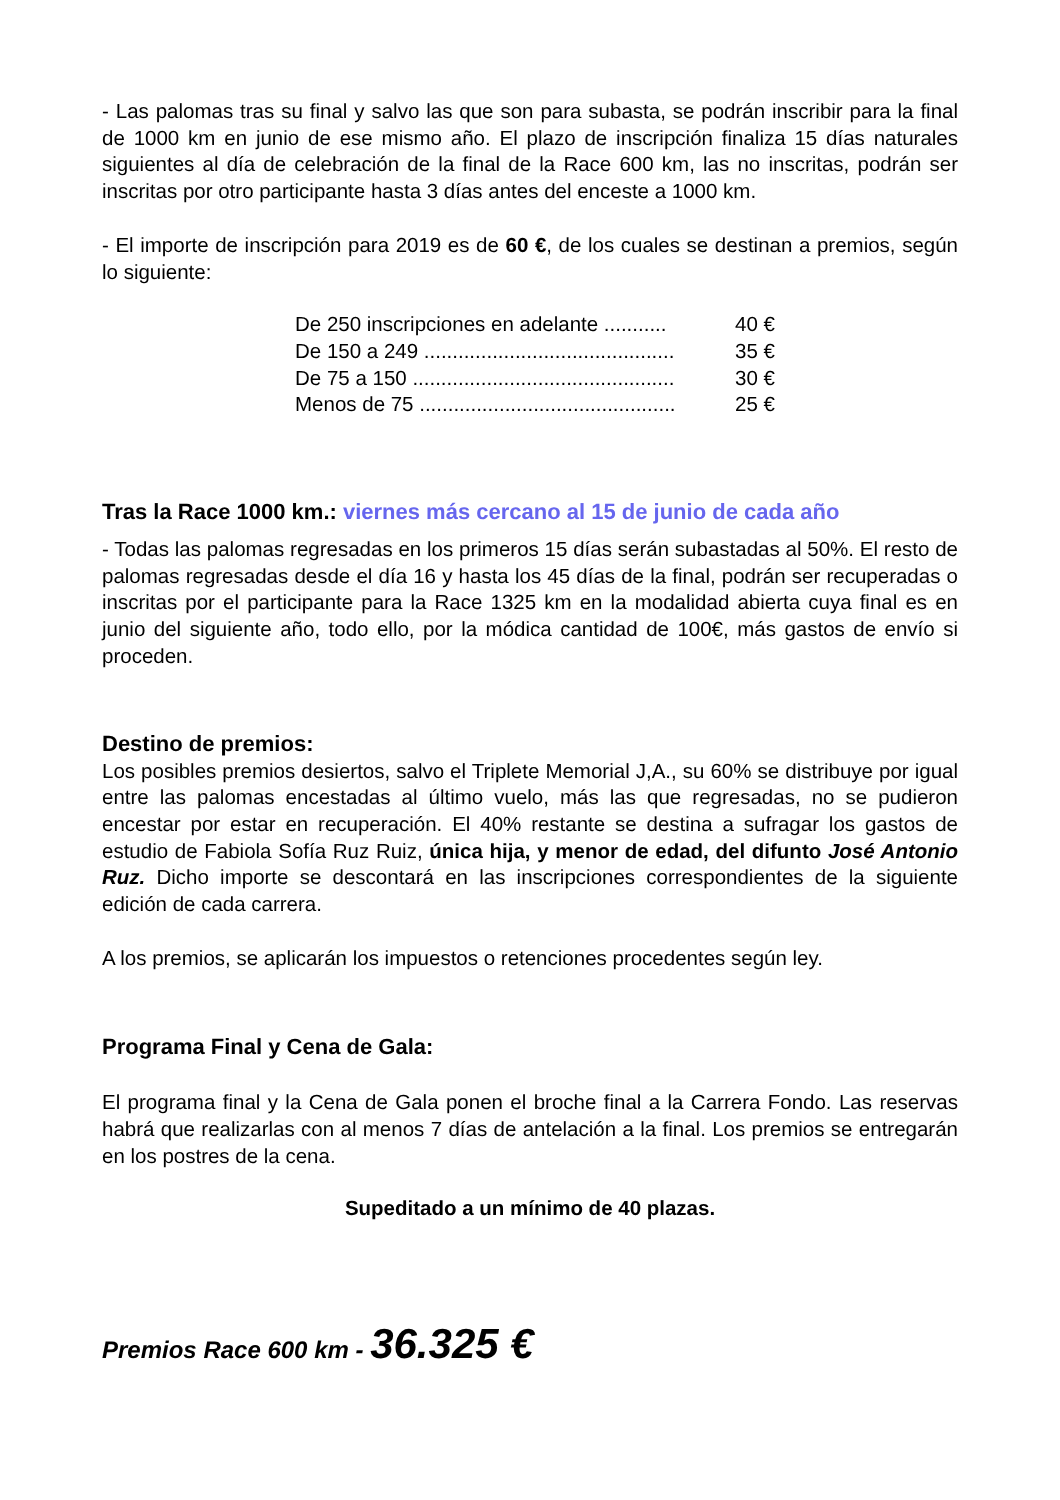- Las palomas tras su final y salvo las que son para subasta, se podrán inscribir para la final de 1000 km en junio de ese mismo año. El plazo de inscripción finaliza 15 días naturales siguientes al día de celebración de la final de la Race 600 km, las no inscritas, podrán ser inscritas por otro participante hasta 3 días antes del enceste a 1000 km.
- El importe de inscripción para 2019 es de 60 €, de los cuales se destinan a premios, según lo siguiente:
De 250 inscripciones en adelante ........... 40 €
De 150 a 249 ............................................ 35 €
De 75 a 150 .............................................. 30 €
Menos de 75 ............................................. 25 €
Tras la Race 1000 km.: viernes más cercano al 15 de junio de cada año
- Todas las palomas regresadas en los primeros 15 días serán subastadas al 50%. El resto de palomas regresadas desde el día 16 y hasta los 45 días de la final, podrán ser recuperadas o inscritas por el participante para la Race 1325 km en la modalidad abierta cuya final es en junio del siguiente año, todo ello, por la módica cantidad de 100€, más gastos de envío si proceden.
Destino de premios:
Los posibles premios desiertos, salvo el Triplete Memorial J,A., su 60% se distribuye por igual entre las palomas encestadas al último vuelo, más las que regresadas, no se pudieron encestar por estar en recuperación. El 40% restante se destina a sufragar los gastos de estudio de Fabiola Sofía Ruz Ruiz, única hija, y menor de edad, del difunto José Antonio Ruz. Dicho importe se descontará en las inscripciones correspondientes de la siguiente edición de cada carrera.
A los premios, se aplicarán los impuestos o retenciones procedentes según ley.
Programa Final y Cena de Gala:
El programa final y la Cena de Gala ponen el broche final a la Carrera Fondo. Las reservas habrá que realizarlas con al menos 7 días de antelación a la final. Los premios se entregarán en los postres de la cena.
Supeditado a un mínimo de 40 plazas.
Premios Race 600 km - 36.325 €